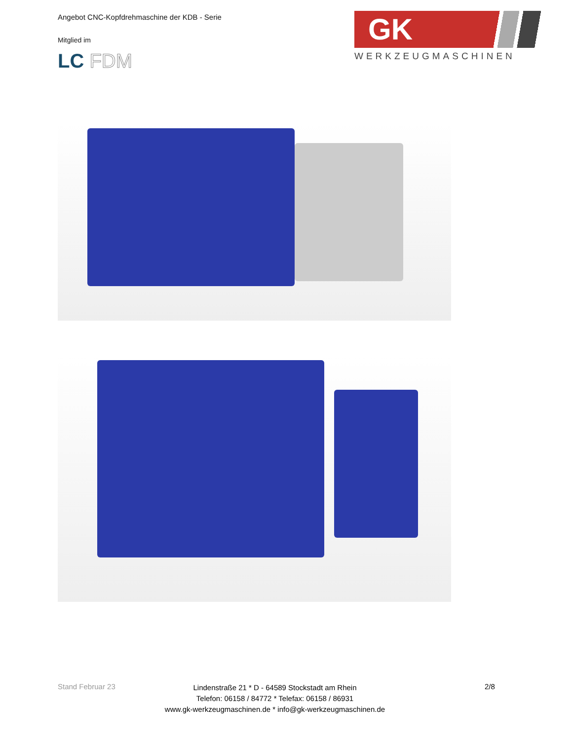Angebot CNC-Kopfdrehmaschine der KDB - Serie
Mitglied im
LC FDM
GK
WERKZEUGMASCHINEN
Stand Februar 23
Lindenstraße 21 * D - 64589 Stockstadt am Rhein
Telefon: 06158 / 84772 * Telefax: 06158 / 86931
www.gk-werkzeugmaschinen.de * info@gk-werkzeugmaschinen.de
2/8